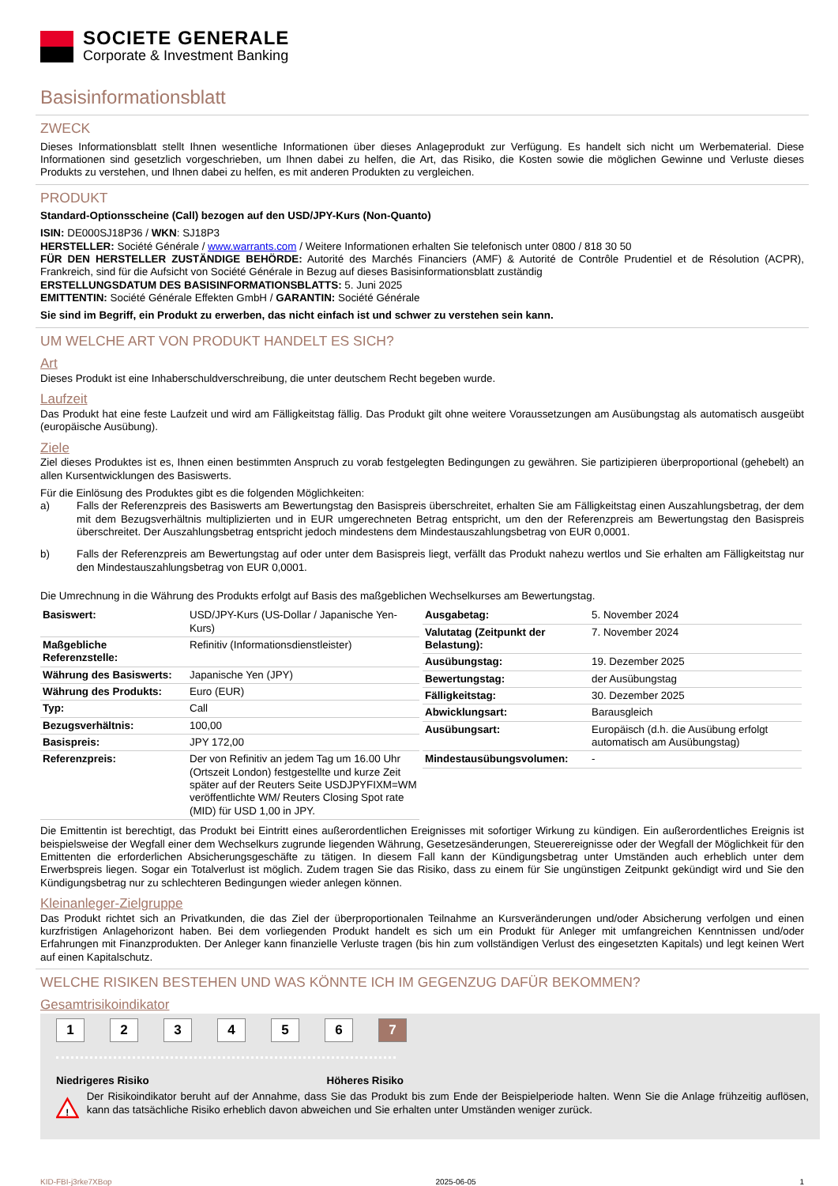SOCIETE GENERALE
Corporate & Investment Banking
Basisinformationsblatt
ZWECK
Dieses Informationsblatt stellt Ihnen wesentliche Informationen über dieses Anlageprodukt zur Verfügung. Es handelt sich nicht um Werbematerial. Diese Informationen sind gesetzlich vorgeschrieben, um Ihnen dabei zu helfen, die Art, das Risiko, die Kosten sowie die möglichen Gewinne und Verluste dieses Produkts zu verstehen, und Ihnen dabei zu helfen, es mit anderen Produkten zu vergleichen.
PRODUKT
Standard-Optionsscheine (Call) bezogen auf den USD/JPY-Kurs (Non-Quanto)
ISIN: DE000SJ18P36 / WKN: SJ18P3
HERSTELLER: Société Générale / www.warrants.com / Weitere Informationen erhalten Sie telefonisch unter 0800 / 818 30 50
FÜR DEN HERSTELLER ZUSTÄNDIGE BEHÖRDE: Autorité des Marchés Financiers (AMF) & Autorité de Contrôle Prudentiel et de Résolution (ACPR), Frankreich, sind für die Aufsicht von Société Générale in Bezug auf dieses Basisinformationsblatt zuständig
ERSTELLUNGSDATUM DES BASISINFORMATIONSBLATTS: 5. Juni 2025
EMITTENTIN: Société Générale Effekten GmbH / GARANTIN: Société Générale
Sie sind im Begriff, ein Produkt zu erwerben, das nicht einfach ist und schwer zu verstehen sein kann.
UM WELCHE ART VON PRODUKT HANDELT ES SICH?
Art
Dieses Produkt ist eine Inhaberschuldverschreibung, die unter deutschem Recht begeben wurde.
Laufzeit
Das Produkt hat eine feste Laufzeit und wird am Fälligkeitstag fällig. Das Produkt gilt ohne weitere Voraussetzungen am Ausübungstag als automatisch ausgeübt (europäische Ausübung).
Ziele
Ziel dieses Produktes ist es, Ihnen einen bestimmten Anspruch zu vorab festgelegten Bedingungen zu gewähren. Sie partizipieren überproportional (gehebelt) an allen Kursentwicklungen des Basiswerts.
Für die Einlösung des Produktes gibt es die folgenden Möglichkeiten:
a) Falls der Referenzpreis des Basiswerts am Bewertungstag den Basispreis überschreitet, erhalten Sie am Fälligkeitstag einen Auszahlungsbetrag, der dem mit dem Bezugsverhältnis multiplizierten und in EUR umgerechneten Betrag entspricht, um den der Referenzpreis am Bewertungstag den Basispreis überschreitet. Der Auszahlungsbetrag entspricht jedoch mindestens dem Mindestauszahlungsbetrag von EUR 0,0001.
b) Falls der Referenzpreis am Bewertungstag auf oder unter dem Basispreis liegt, verfällt das Produkt nahezu wertlos und Sie erhalten am Fälligkeitstag nur den Mindestauszahlungsbetrag von EUR 0,0001.
Die Umrechnung in die Währung des Produkts erfolgt auf Basis des maßgeblichen Wechselkurses am Bewertungstag.
| Basiswert: | USD/JPY-Kurs (US-Dollar / Japanische Yen-Kurs) |
| Maßgebliche Referenzstelle: | Refinitiv (Informationsdienstleister) |
| Währung des Basiswerts: | Japanische Yen (JPY) |
| Währung des Produkts: | Euro (EUR) |
| Typ: | Call |
| Bezugsverhältnis: | 100,00 |
| Basispreis: | JPY 172,00 |
| Referenzpreis: | Der von Refinitiv an jedem Tag um 16.00 Uhr (Ortszeit London) festgestellte und kurze Zeit später auf der Reuters Seite USDJPYFIXM=WM veröffentlichte WM/ Reuters Closing Spot rate (MID) für USD 1,00 in JPY. |
| Ausgabetag: | 5. November 2024 |
| Valutatag (Zeitpunkt der Belastung): | 7. November 2024 |
| Ausübungstag: | 19. Dezember 2025 |
| Bewertungstag: | der Ausübungstag |
| Fälligkeitstag: | 30. Dezember 2025 |
| Abwicklungsart: | Barausgleich |
| Ausübungsart: | Europäisch (d.h. die Ausübung erfolgt automatisch am Ausübungstag) |
| Mindestausübungsvolumen: | - |
Die Emittentin ist berechtigt, das Produkt bei Eintritt eines außerordentlichen Ereignisses mit sofortiger Wirkung zu kündigen. Ein außerordentliches Ereignis ist beispielsweise der Wegfall einer dem Wechselkurs zugrunde liegenden Währung, Gesetzesänderungen, Steuerereignisse oder der Wegfall der Möglichkeit für den Emittenten die erforderlichen Absicherungsgeschäfte zu tätigen. In diesem Fall kann der Kündigungsbetrag unter Umständen auch erheblich unter dem Erwerbspreis liegen. Sogar ein Totalverlust ist möglich. Zudem tragen Sie das Risiko, dass zu einem für Sie ungünstigen Zeitpunkt gekündigt wird und Sie den Kündigungsbetrag nur zu schlechteren Bedingungen wieder anlegen können.
Kleinanleger-Zielgruppe
Das Produkt richtet sich an Privatkunden, die das Ziel der überproportionalen Teilnahme an Kursveränderungen und/oder Absicherung verfolgen und einen kurzfristigen Anlagehorizont haben. Bei dem vorliegenden Produkt handelt es sich um ein Produkt für Anleger mit umfangreichen Kenntnissen und/oder Erfahrungen mit Finanzprodukten. Der Anleger kann finanzielle Verluste tragen (bis hin zum vollständigen Verlust des eingesetzten Kapitals) und legt keinen Wert auf einen Kapitalschutz.
WELCHE RISIKEN BESTEHEN UND WAS KÖNNTE ICH IM GEGENZUG DAFÜR BEKOMMEN?
Gesamtrisikoindikator
1 2 3 4 5 6 7
Niedrigeres Risiko Höheres Risiko
!
Der Risikoindikator beruht auf der Annahme, dass Sie das Produkt bis zum Ende der Beispielperiode halten. Wenn Sie die Anlage frühzeitig auflösen, kann das tatsächliche Risiko erheblich davon abweichen und Sie erhalten unter Umständen weniger zurück.
KID-FBI-j3rke7XBop 2025-06-05 1